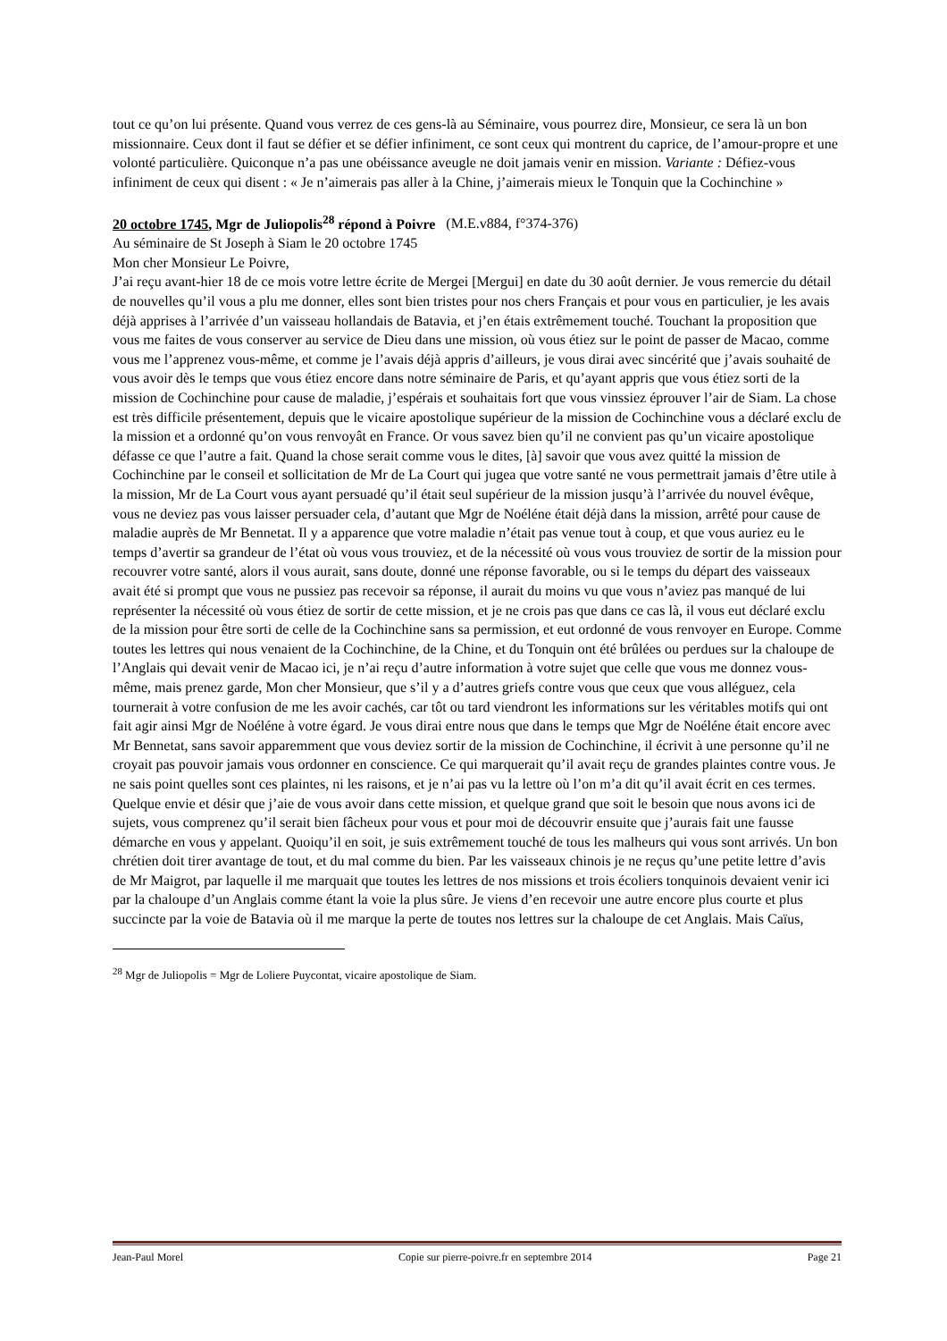tout ce qu’on lui présente. Quand vous verrez de ces gens-là au Séminaire, vous pourrez dire, Monsieur, ce sera là un bon missionnaire. Ceux dont il faut se défier et se défier infiniment, ce sont ceux qui montrent du caprice, de l’amour-propre et une volonté particulière. Quiconque n’a pas une obéissance aveugle ne doit jamais venir en mission. Variante : Défiez-vous infiniment de ceux qui disent : « Je n’aimerais pas aller à la Chine, j’aimerais mieux le Tonquin que la Cochinchine »
20 octobre 1745, Mgr de Juliopolis<sup>28</sup> répond à Poivre (M.E.v884, f°374-376)
Au séminaire de St Joseph à Siam le 20 octobre 1745
Mon cher Monsieur Le Poivre,
J’ai reçu avant-hier 18 de ce mois votre lettre écrite de Mergei [Mergui] en date du 30 août dernier. Je vous remercie du détail de nouvelles qu’il vous a plu me donner, elles sont bien tristes pour nos chers Français et pour vous en particulier, je les avais déjà apprises à l’arrivée d’un vaisseau hollandais de Batavia, et j’en étais extrêmement touché. Touchant la proposition que vous me faites de vous conserver au service de Dieu dans une mission, où vous étiez sur le point de passer de Macao, comme vous me l’apprenez vous-même, et comme je l’avais déjà appris d’ailleurs, je vous dirai avec sincérité que j’avais souhaité de vous avoir dès le temps que vous étiez encore dans notre séminaire de Paris, et qu’ayant appris que vous étiez sorti de la mission de Cochinchine pour cause de maladie, j’espérais et souhaitais fort que vous vinssiez éprouver l’air de Siam. La chose est très difficile présentement, depuis que le vicaire apostolique supérieur de la mission de Cochinchine vous a déclaré exclu de la mission et a ordonné qu’on vous renvoyât en France. Or vous savez bien qu’il ne convient pas qu’un vicaire apostolique défasse ce que l’autre a fait. Quand la chose serait comme vous le dites, [à] savoir que vous avez quitté la mission de Cochinchine par le conseil et sollicitation de Mr de La Court qui jugea que votre santé ne vous permettrait jamais d’être utile à la mission, Mr de La Court vous ayant persuadé qu’il était seul supérieur de la mission jusqu’à l’arrivée du nouvel évêque, vous ne deviez pas vous laisser persuader cela, d’autant que Mgr de Noéléne était déjà dans la mission, arrêté pour cause de maladie auprès de Mr Bennetat. Il y a apparence que votre maladie n’était pas venue tout à coup, et que vous auriez eu le temps d’avertir sa grandeur de l’état où vous vous trouviez, et de la nécessité où vous vous trouviez de sortir de la mission pour recouvrer votre santé, alors il vous aurait, sans doute, donné une réponse favorable, ou si le temps du départ des vaisseaux avait été si prompt que vous ne pussiez pas recevoir sa réponse, il aurait du moins vu que vous n’aviez pas manqué de lui représenter la nécessité où vous étiez de sortir de cette mission, et je ne crois pas que dans ce cas là, il vous eut déclaré exclu de la mission pour être sorti de celle de la Cochinchine sans sa permission, et eut ordonné de vous renvoyer en Europe. Comme toutes les lettres qui nous venaient de la Cochinchine, de la Chine, et du Tonquin ont été brûlées ou perdues sur la chaloupe de l’Anglais qui devait venir de Macao ici, je n’ai reçu d’autre information à votre sujet que celle que vous me donnez vous-même, mais prenez garde, Mon cher Monsieur, que s’il y a d’autres griefs contre vous que ceux que vous alléguez, cela tournerait à votre confusion de me les avoir cachés, car tôt ou tard viendront les informations sur les véritables motifs qui ont fait agir ainsi Mgr de Noéléne à votre égard. Je vous dirai entre nous que dans le temps que Mgr de Noéléne était encore avec Mr Bennetat, sans savoir apparemment que vous deviez sortir de la mission de Cochinchine, il écrivit à une personne qu’il ne croyait pas pouvoir jamais vous ordonner en conscience. Ce qui marquerait qu’il avait reçu de grandes plaintes contre vous. Je ne sais point quelles sont ces plaintes, ni les raisons, et je n’ai pas vu la lettre où l’on m’a dit qu’il avait écrit en ces termes. Quelque envie et désir que j’aie de vous avoir dans cette mission, et quelque grand que soit le besoin que nous avons ici de sujets, vous comprenez qu’il serait bien fâcheux pour vous et pour moi de découvrir ensuite que j’aurais fait une fausse démarche en vous y appelant. Quoiqu’il en soit, je suis extrêmement touché de tous les malheurs qui vous sont arrivés. Un bon chrétien doit tirer avantage de tout, et du mal comme du bien. Par les vaisseaux chinois je ne reçus qu’une petite lettre d’avis de Mr Maigrot, par laquelle il me marquait que toutes les lettres de nos missions et trois écoliers tonquinois devaient venir ici par la chaloupe d’un Anglais comme étant la voie la plus sûre. Je viens d’en recevoir une autre encore plus courte et plus succincte par la voie de Batavia où il me marque la perte de toutes nos lettres sur la chaloupe de cet Anglais. Mais Caïus,
<sup>28</sup> Mgr de Juliopolis = Mgr de Loliere Puycontat, vicaire apostolique de Siam.
Jean-Paul Morel Copie sur pierre-poivre.fr en septembre 2014 Page 21